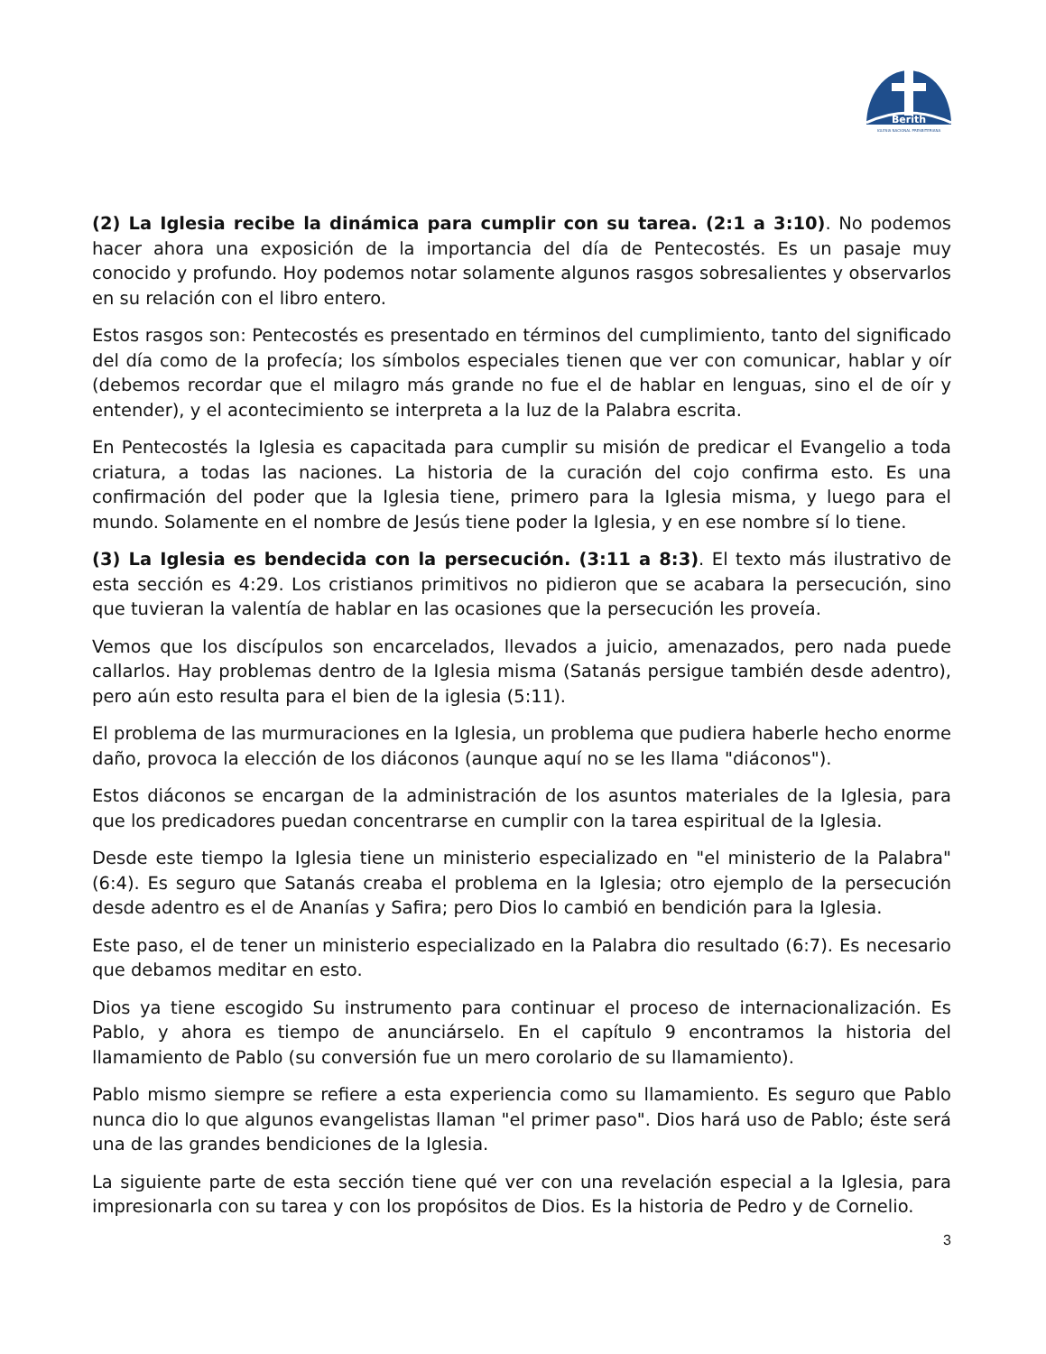Berith
IGLESIA NACIONAL PRESBITERIANA
(2) La Iglesia recibe la dinámica para cumplir con su tarea. (2:1 a 3:10). No podemos hacer ahora una exposición de la importancia del día de Pentecostés. Es un pasaje muy conocido y profundo. Hoy podemos notar solamente algunos rasgos sobresalientes y observarlos en su relación con el libro entero.
Estos rasgos son: Pentecostés es presentado en términos del cumplimiento, tanto del significado del día como de la profecía; los símbolos especiales tienen que ver con comunicar, hablar y oír (debemos recordar que el milagro más grande no fue el de hablar en lenguas, sino el de oír y entender), y el acontecimiento se interpreta a la luz de la Palabra escrita.
En Pentecostés la Iglesia es capacitada para cumplir su misión de predicar el Evangelio a toda criatura, a todas las naciones. La historia de la curación del cojo confirma esto. Es una confirmación del poder que la Iglesia tiene, primero para la Iglesia misma, y luego para el mundo. Solamente en el nombre de Jesús tiene poder la Iglesia, y en ese nombre sí lo tiene.
(3) La Iglesia es bendecida con la persecución. (3:11 a 8:3). El texto más ilustrativo de esta sección es 4:29. Los cristianos primitivos no pidieron que se acabara la persecución, sino que tuvieran la valentía de hablar en las ocasiones que la persecución les proveía.
Vemos que los discípulos son encarcelados, llevados a juicio, amenazados, pero nada puede callarlos. Hay problemas dentro de la Iglesia misma (Satanás persigue también desde adentro), pero aún esto resulta para el bien de la iglesia (5:11).
El problema de las murmuraciones en la Iglesia, un problema que pudiera haberle hecho enorme daño, provoca la elección de los diáconos (aunque aquí no se les llama "diáconos").
Estos diáconos se encargan de la administración de los asuntos materiales de la Iglesia, para que los predicadores puedan concentrarse en cumplir con la tarea espiritual de la Iglesia.
Desde este tiempo la Iglesia tiene un ministerio especializado en "el ministerio de la Palabra" (6:4). Es seguro que Satanás creaba el problema en la Iglesia; otro ejemplo de la persecución desde adentro es el de Ananías y Safira; pero Dios lo cambió en bendición para la Iglesia.
Este paso, el de tener un ministerio especializado en la Palabra dio resultado (6:7). Es necesario que debamos meditar en esto.
Dios ya tiene escogido Su instrumento para continuar el proceso de internacionalización. Es Pablo, y ahora es tiempo de anunciárselo. En el capítulo 9 encontramos la historia del llamamiento de Pablo (su conversión fue un mero corolario de su llamamiento).
Pablo mismo siempre se refiere a esta experiencia como su llamamiento. Es seguro que Pablo nunca dio lo que algunos evangelistas llaman "el primer paso". Dios hará uso de Pablo; éste será una de las grandes bendiciones de la Iglesia.
La siguiente parte de esta sección tiene qué ver con una revelación especial a la Iglesia, para impresionarla con su tarea y con los propósitos de Dios. Es la historia de Pedro y de Cornelio.
3